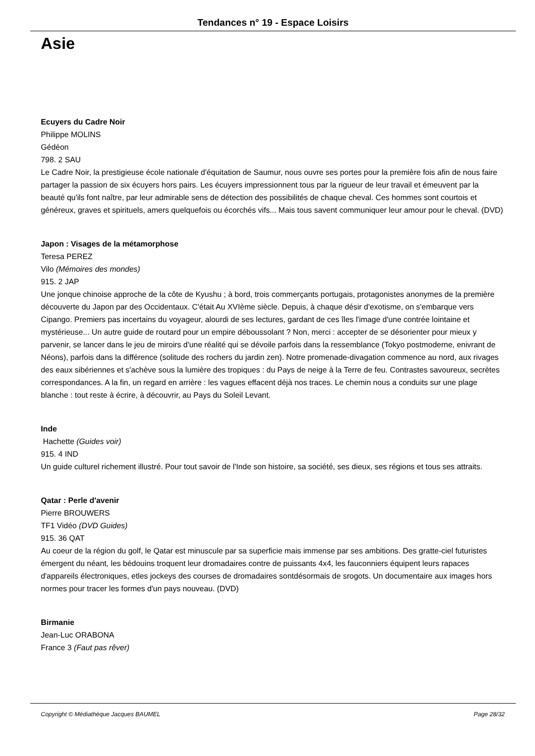Tendances n° 19 - Espace Loisirs
Asie
Ecuyers du Cadre Noir
Philippe MOLINS
Gédéon
798. 2 SAU
Le Cadre Noir, la prestigieuse école nationale d'équitation de Saumur, nous ouvre ses portes pour la première fois afin de nous faire partager la passion de six écuyers hors pairs. Les écuyers impressionnent tous par la rigueur de leur travail et émeuvent par la beauté qu'ils font naître, par leur admirable sens de détection des possibilités de chaque cheval. Ces hommes sont courtois et généreux, graves et spirituels, amers quelquefois ou écorchés vifs... Mais tous savent communiquer leur amour pour le cheval. (DVD)
Japon : Visages de la métamorphose
Teresa PEREZ
Vilo (Mémoires des mondes)
915. 2 JAP
Une jonque chinoise approche de la côte de Kyushu ; à bord, trois commerçants portugais, protagonistes anonymes de la première découverte du Japon par des Occidentaux. C'était Au XVIème siècle. Depuis, à chaque désir d'exotisme, on s'embarque vers Cipango. Premiers pas incertains du voyageur, alourdi de ses lectures, gardant de ces îles l'image d'une contrée lointaine et mystérieuse... Un autre guide de routard pour un empire déboussolant ? Non, merci : accepter de se désorienter pour mieux y parvenir, se lancer dans le jeu de miroirs d'une réalité qui se dévoile parfois dans la ressemblance (Tokyo postmoderne, enivrant de Néons), parfois dans la différence (solitude des rochers du jardin zen). Notre promenade-divagation commence au nord, aux rivages des eaux sibériennes et s'achève sous la lumière des tropiques : du Pays de neige à la Terre de feu. Contrastes savoureux, secrètes correspondances. A la fin, un regard en arrière : les vagues effacent déjà nos traces. Le chemin nous a conduits sur une plage blanche : tout reste à écrire, à découvrir, au Pays du Soleil Levant.
Inde
Hachette (Guides voir)
915. 4 IND
Un guide culturel richement illustré. Pour tout savoir de l'Inde son histoire, sa société, ses dieux, ses régions et tous ses attraits.
Qatar : Perle d'avenir
Pierre BROUWERS
TF1 Vidéo (DVD Guides)
915. 36 QAT
Au coeur de la région du golf, le Qatar est minuscule par sa superficie mais immense par ses ambitions. Des gratte-ciel futuristes émergent du néant, les bédouins troquent leur dromadaires contre de puissants 4x4, les fauconniers équipent leurs rapaces d'appareils électroniques, etles jockeys des courses de dromadaires sontdésormais de srogots. Un documentaire aux images hors normes pour tracer les formes d'un pays nouveau. (DVD)
Birmanie
Jean-Luc ORABONA
France 3 (Faut pas rêver)
Copyright © Médiathèque Jacques BAUMEL Page 28/32